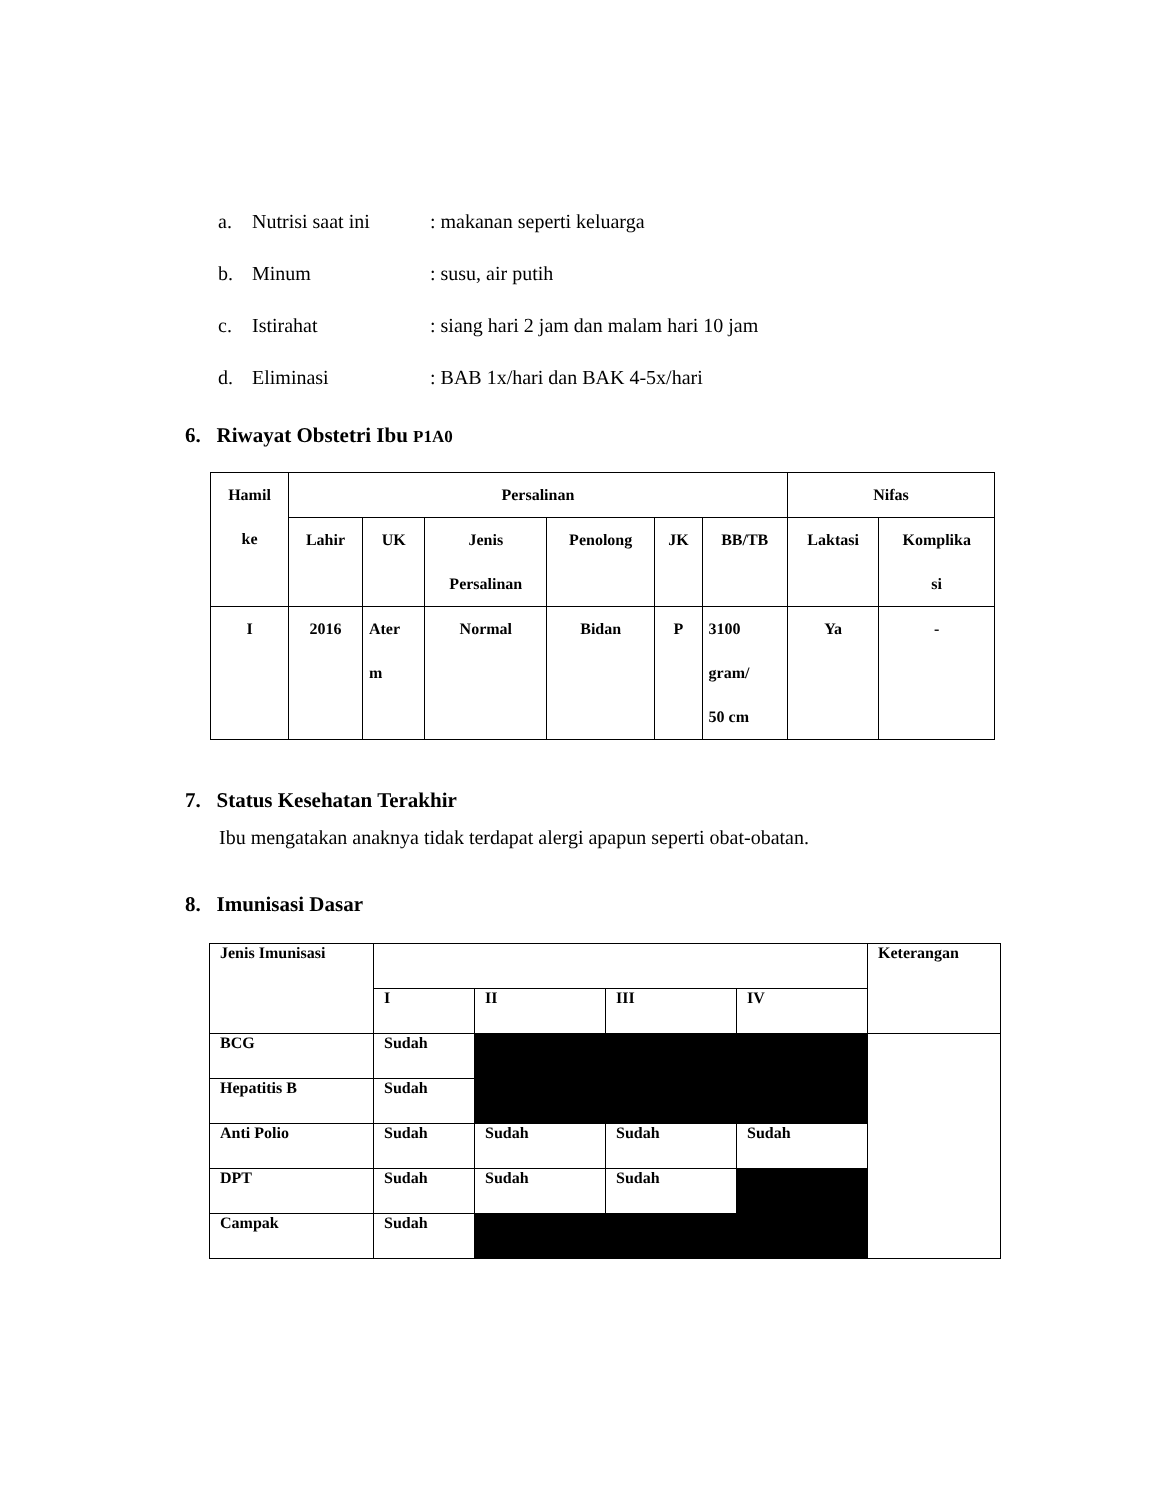a. Nutrisi saat ini: makanan seperti keluarga
b. Minum: susu, air putih
c. Istirahat: siang hari 2 jam dan malam hari 10 jam
d. Eliminasi: BAB 1x/hari dan BAK 4-5x/hari
6. Riwayat Obstetri Ibu P1A0
| Hamil ke | Persalinan | | | | | | Nifas | |
| | Lahir | UK | Jenis Persalinan | Penolong | JK | BB/TB | Laktasi | Komplika si |
| I | 2016 | Ater m | Normal | Bidan | P | 3100 gram/ 50 cm | Ya | - |
7. Status Kesehatan Terakhir
Ibu mengatakan anaknya tidak terdapat alergi apapun seperti obat-obatan.
8. Imunisasi Dasar
| Jenis Imunisasi | | | | | Keterangan |
| | I | II | III | IV | |
| BCG | Sudah | | | | |
| Hepatitis B | Sudah | | | | |
| Anti Polio | Sudah | Sudah | Sudah | Sudah | |
| DPT | Sudah | Sudah | Sudah | | |
| Campak | Sudah | | | | |